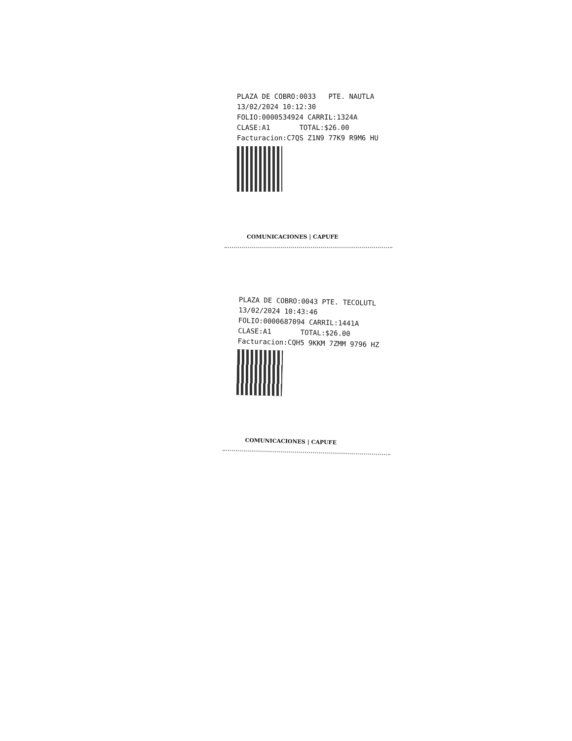PLAZA DE COBRO:0033 PTE. NAUTLA
13/02/2024 10:12:30
FOLIO:0000534924 CARRIL:1324A
CLASE:A1 TOTAL:$26.00
Facturacion:C7QS Z1N9 77K9 R9M6 HU
COMUNICACIONES | CAPUFE
PLAZA DE COBRO:0043 PTE. TECOLUTL
13/02/2024 10:43:46
FOLIO:0000687094 CARRIL:1441A
CLASE:A1 TOTAL:$26.00
Facturacion:CQH5 9KKM 7ZMM 9796 HZ
COMUNICACIONES | CAPUFE